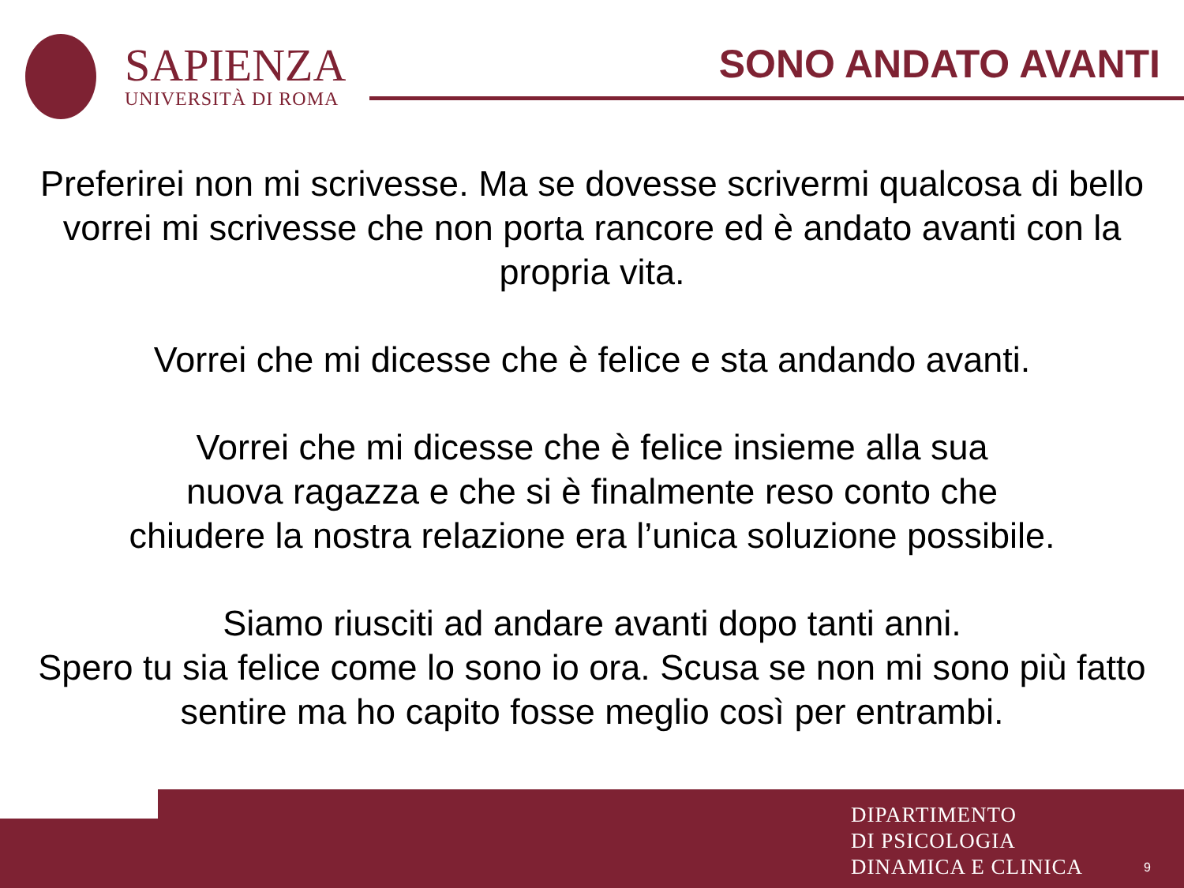SAPIENZA
UNIVERSITÀ DI ROMA
SONO ANDATO AVANTI
Preferirei non mi scrivesse. Ma se dovesse scrivermi qualcosa di bello vorrei mi scrivesse che non porta rancore ed è andato avanti con la propria vita.
Vorrei che mi dicesse che è felice e sta andando avanti.
Vorrei che mi dicesse che è felice insieme alla sua
nuova ragazza e che si è finalmente reso conto che
chiudere la nostra relazione era l’unica soluzione possibile.
Siamo riusciti ad andare avanti dopo tanti anni.
Spero tu sia felice come lo sono io ora. Scusa se non mi sono più fatto sentire ma ho capito fosse meglio così per entrambi.
DIPARTIMENTO
DI PSICOLOGIA
DINAMICA E CLINICA
9